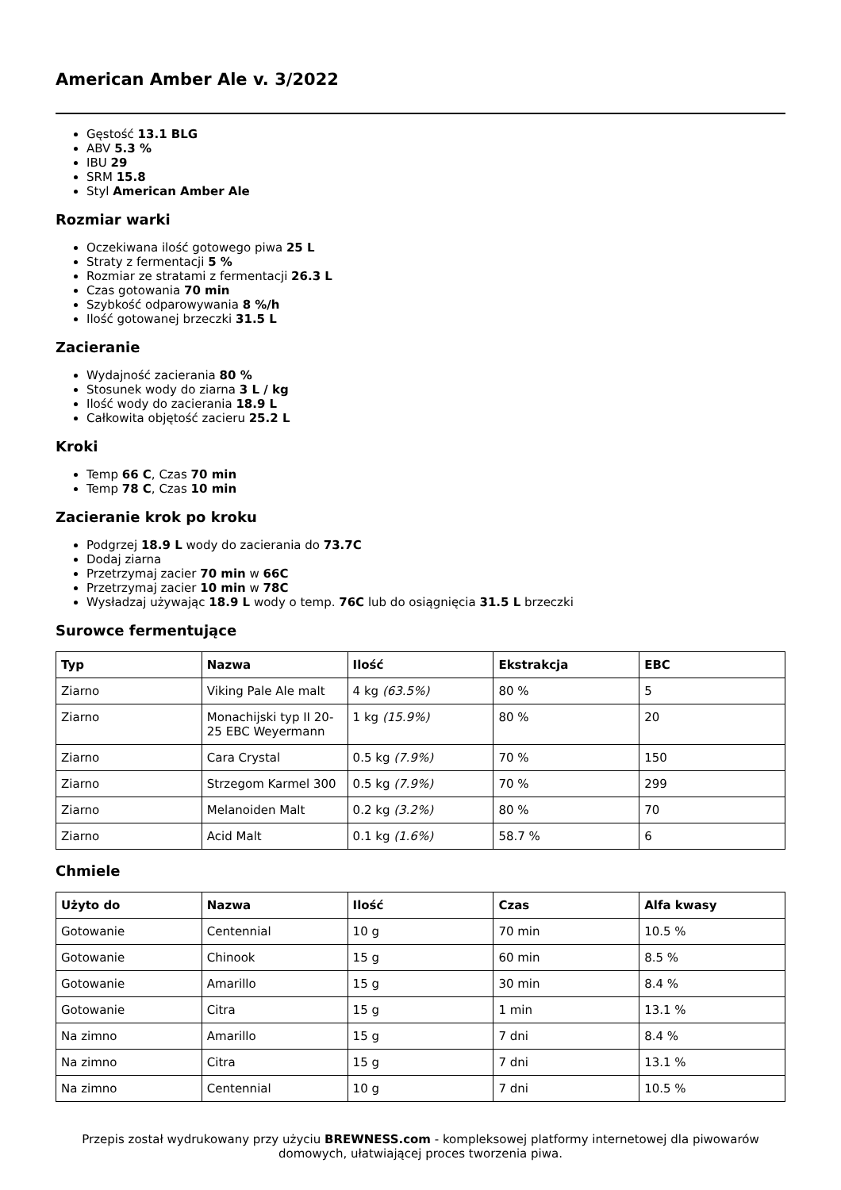American Amber Ale v. 3/2022
Gęstość 13.1 BLG
ABV 5.3 %
IBU 29
SRM 15.8
Styl American Amber Ale
Rozmiar warki
Oczekiwana ilość gotowego piwa 25 L
Straty z fermentacji 5 %
Rozmiar ze stratami z fermentacji 26.3 L
Czas gotowania 70 min
Szybkość odparowywania 8 %/h
Ilość gotowanej brzeczki 31.5 L
Zacieranie
Wydajność zacierania 80 %
Stosunek wody do ziarna 3 L / kg
Ilość wody do zacierania 18.9 L
Całkowita objętość zacieru 25.2 L
Kroki
Temp 66 C, Czas 70 min
Temp 78 C, Czas 10 min
Zacieranie krok po kroku
Podgrzej 18.9 L wody do zacierania do 73.7C
Dodaj ziarna
Przetrzymaj zacier 70 min w 66C
Przetrzymaj zacier 10 min w 78C
Wysładzaj używając 18.9 L wody o temp. 76C lub do osiągnięcia 31.5 L brzeczki
Surowce fermentujące
| Typ | Nazwa | Ilość | Ekstrakcja | EBC |
| --- | --- | --- | --- | --- |
| Ziarno | Viking Pale Ale malt | 4 kg (63.5%) | 80 % | 5 |
| Ziarno | Monachijski typ II 20-25 EBC Weyermann | 1 kg (15.9%) | 80 % | 20 |
| Ziarno | Cara Crystal | 0.5 kg (7.9%) | 70 % | 150 |
| Ziarno | Strzegom Karmel 300 | 0.5 kg (7.9%) | 70 % | 299 |
| Ziarno | Melanoiden Malt | 0.2 kg (3.2%) | 80 % | 70 |
| Ziarno | Acid Malt | 0.1 kg (1.6%) | 58.7 % | 6 |
Chmiele
| Użyto do | Nazwa | Ilość | Czas | Alfa kwasy |
| --- | --- | --- | --- | --- |
| Gotowanie | Centennial | 10 g | 70 min | 10.5 % |
| Gotowanie | Chinook | 15 g | 60 min | 8.5 % |
| Gotowanie | Amarillo | 15 g | 30 min | 8.4 % |
| Gotowanie | Citra | 15 g | 1 min | 13.1 % |
| Na zimno | Amarillo | 15 g | 7 dni | 8.4 % |
| Na zimno | Citra | 15 g | 7 dni | 13.1 % |
| Na zimno | Centennial | 10 g | 7 dni | 10.5 % |
Przepis został wydrukowany przy użyciu BREWNESS.com - kompleksowej platformy internetowej dla piwowarów domowych, ułatwiającej proces tworzenia piwa.